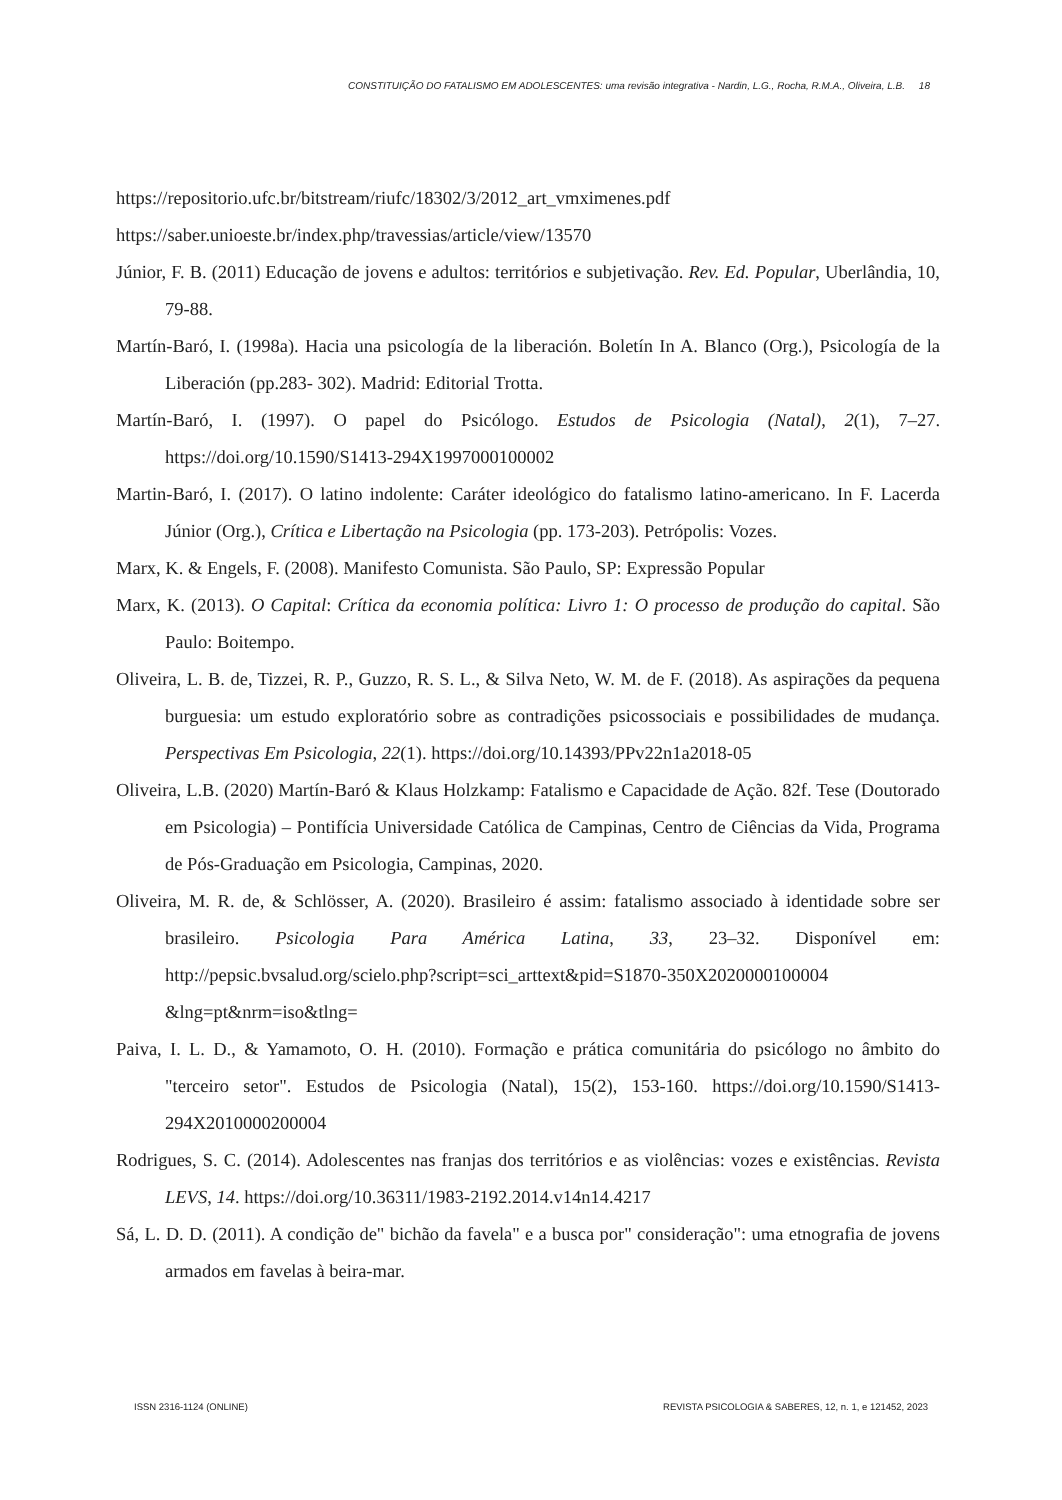CONSTITUIÇÃO DO FATALISMO EM ADOLESCENTES: uma revisão integrativa - Nardin, L.G., Rocha, R.M.A., Oliveira, L.B. 18
https://repositorio.ufc.br/bitstream/riufc/18302/3/2012_art_vmximenes.pdf
https://saber.unioeste.br/index.php/travessias/article/view/13570
Júnior, F. B. (2011) Educação de jovens e adultos: territórios e subjetivação. Rev. Ed. Popular, Uberlândia, 10, 79-88.
Martín-Baró, I. (1998a). Hacia una psicología de la liberación. Boletín In A. Blanco (Org.), Psicología de la Liberación (pp.283- 302). Madrid: Editorial Trotta.
Martín-Baró, I. (1997). O papel do Psicólogo. Estudos de Psicologia (Natal), 2(1), 7–27. https://doi.org/10.1590/S1413-294X1997000100002
Martin-Baró, I. (2017). O latino indolente: Caráter ideológico do fatalismo latino-americano. In F. Lacerda Júnior (Org.), Crítica e Libertação na Psicologia (pp. 173-203). Petrópolis: Vozes.
Marx, K. & Engels, F. (2008). Manifesto Comunista. São Paulo, SP: Expressão Popular
Marx, K. (2013). O Capital: Crítica da economia política: Livro 1: O processo de produção do capital. São Paulo: Boitempo.
Oliveira, L. B. de, Tizzei, R. P., Guzzo, R. S. L., & Silva Neto, W. M. de F. (2018). As aspirações da pequena burguesia: um estudo exploratório sobre as contradições psicossociais e possibilidades de mudança. Perspectivas Em Psicologia, 22(1). https://doi.org/10.14393/PPv22n1a2018-05
Oliveira, L.B. (2020) Martín-Baró & Klaus Holzkamp: Fatalismo e Capacidade de Ação. 82f. Tese (Doutorado em Psicologia) – Pontifícia Universidade Católica de Campinas, Centro de Ciências da Vida, Programa de Pós-Graduação em Psicologia, Campinas, 2020.
Oliveira, M. R. de, & Schlösser, A. (2020). Brasileiro é assim: fatalismo associado à identidade sobre ser brasileiro. Psicologia Para América Latina, 33, 23–32. Disponível em: http://pepsic.bvsalud.org/scielo.php?script=sci_arttext&pid=S1870-350X2020000100004 &lng=pt&nrm=iso&tlng=
Paiva, I. L. D., & Yamamoto, O. H. (2010). Formação e prática comunitária do psicólogo no âmbito do "terceiro setor". Estudos de Psicologia (Natal), 15(2), 153-160. https://doi.org/10.1590/S1413-294X2010000200004
Rodrigues, S. C. (2014). Adolescentes nas franjas dos territórios e as violências: vozes e existências. Revista LEVS, 14. https://doi.org/10.36311/1983-2192.2014.v14n14.4217
Sá, L. D. D. (2011). A condição de" bichão da favela" e a busca por" consideração": uma etnografia de jovens armados em favelas à beira-mar.
ISSN 2316-1124 (ONLINE) REVISTA PSICOLOGIA & SABERES, 12, n. 1, e 121452, 2023